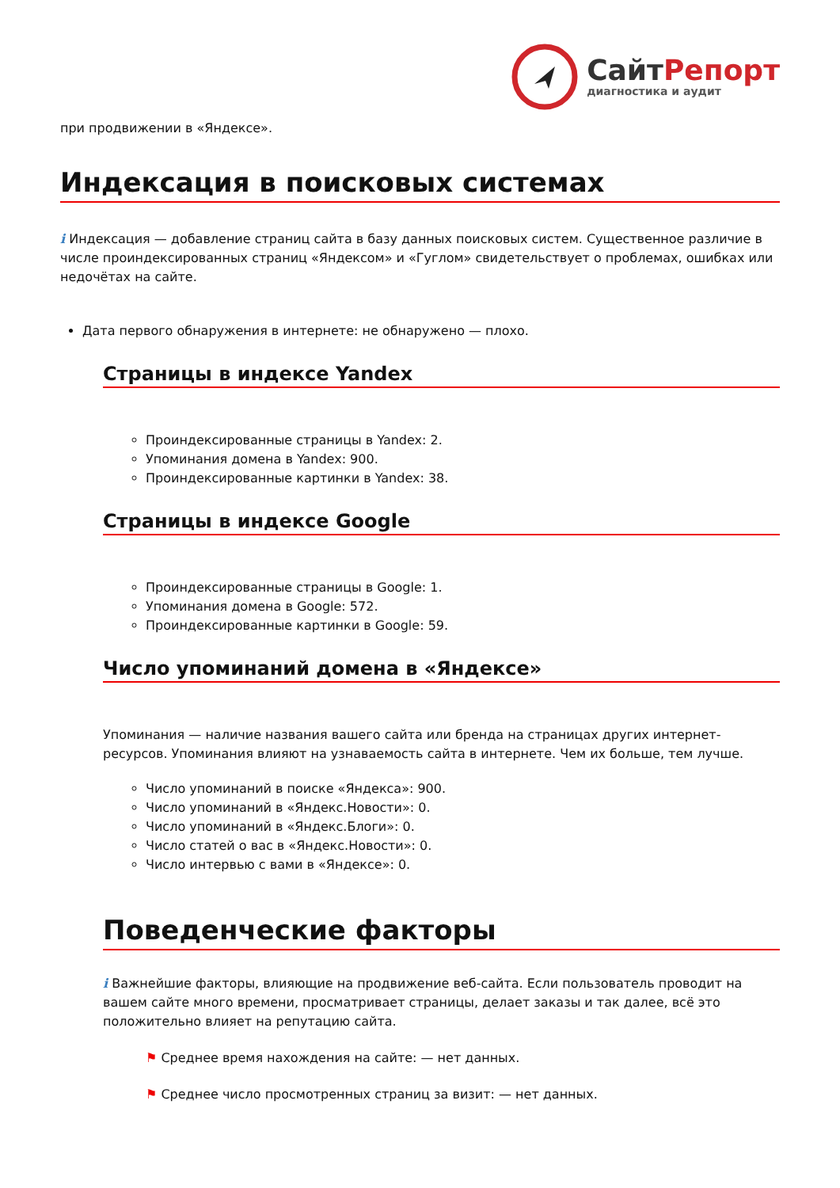СайтРепорт
диагностика и аудит
при продвижении в «Яндексе».
Индексация в поисковых системах
i Индексация — добавление страниц сайта в базу данных поисковых систем. Существенное различие в числе проиндексированных страниц «Яндексом» и «Гуглом» свидетельствует о проблемах, ошибках или недочётах на сайте.
Дата первого обнаружения в интернете: не обнаружено — плохо.
Страницы в индексе Yandex
Проиндексированные страницы в Yandex: 2.
Упоминания домена в Yandex: 900.
Проиндексированные картинки в Yandex: 38.
Страницы в индексе Google
Проиндексированные страницы в Google: 1.
Упоминания домена в Google: 572.
Проиндексированные картинки в Google: 59.
Число упоминаний домена в «Яндексе»
Упоминания — наличие названия вашего сайта или бренда на страницах других интернет-ресурсов. Упоминания влияют на узнаваемость сайта в интернете. Чем их больше, тем лучше.
Число упоминаний в поиске «Яндекса»: 900.
Число упоминаний в «Яндекс.Новости»: 0.
Число упоминаний в «Яндекс.Блоги»: 0.
Число статей о вас в «Яндекс.Новости»: 0.
Число интервью с вами в «Яндексе»: 0.
Поведенческие факторы
i Важнейшие факторы, влияющие на продвижение веб-сайта. Если пользователь проводит на вашем сайте много времени, просматривает страницы, делает заказы и так далее, всё это положительно влияет на репутацию сайта.
⚑ Среднее время нахождения на сайте: — нет данных.
⚑ Среднее число просмотренных страниц за визит: — нет данных.